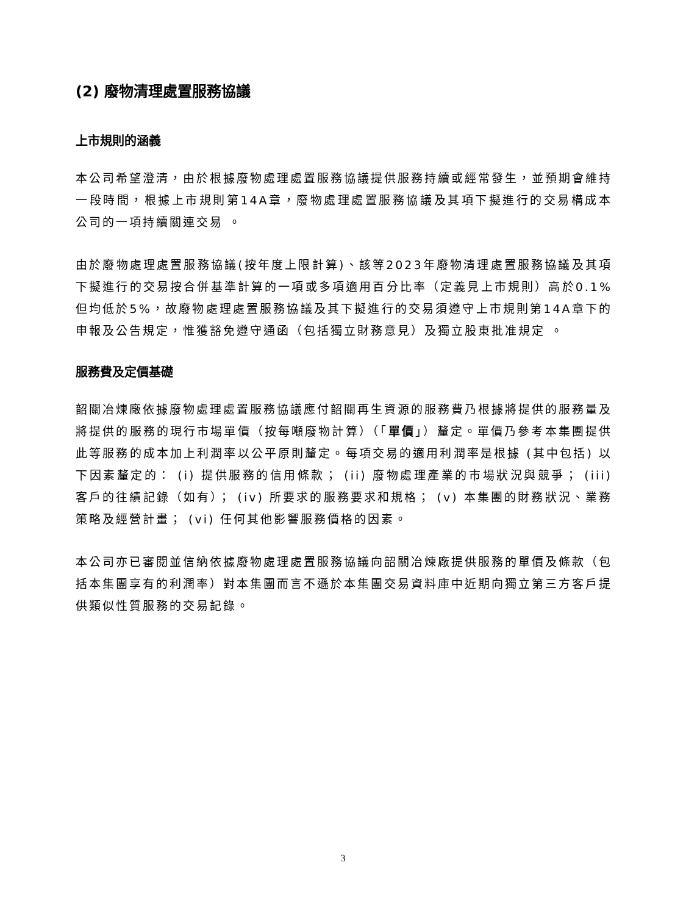(2) 廢物清理處置服務協議
上市規則的涵義
本公司希望澄清，由於根據廢物處理處置服務協議提供服務持續或經常發生，並預期會維持一段時間，根據上市規則第14A章，廢物處理處置服務協議及其項下擬進行的交易構成本公司的一項持續關連交易 。
由於廢物處理處置服務協議(按年度上限計算)、該等2023年廢物清理處置服務協議及其項下擬進行的交易按合併基準計算的一項或多項適用百分比率（定義見上市規則）高於0.1%但均低於5%，故廢物處理處置服務協議及其下擬進行的交易須遵守上市規則第14A章下的申報及公告規定，惟獲豁免遵守通函（包括獨立財務意見）及獨立股東批准規定 。
服務費及定價基礎
韶關冶煉廠依據廢物處理處置服務協議應付韶關再生資源的服務費乃根據將提供的服務量及將提供的服務的現行市場單價（按每噸廢物計算）（「單價」）釐定。單價乃參考本集團提供此等服務的成本加上利潤率以公平原則釐定。每項交易的適用利潤率是根據 (其中包括) 以下因素釐定的： (i) 提供服務的信用條款； (ii) 廢物處理產業的市場狀況與競爭； (iii) 客戶的往績記錄（如有）； (iv) 所要求的服務要求和規格； (v) 本集團的財務狀況、業務策略及經營計畫； (vi) 任何其他影響服務價格的因素。
本公司亦已審閱並信納依據廢物處理處置服務協議向韶關冶煉廠提供服務的單價及條款（包括本集團享有的利潤率）對本集團而言不遜於本集團交易資料庫中近期向獨立第三方客戶提供類似性質服務的交易記錄。
3